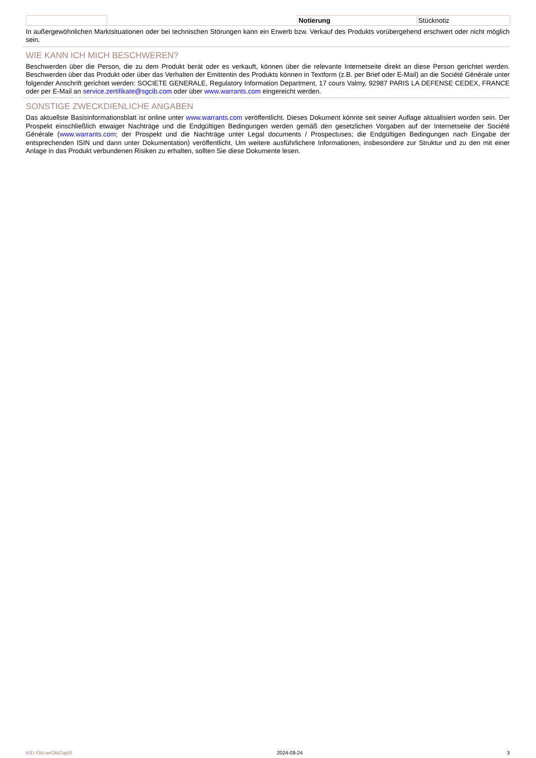| | | Notierung | Stücknotiz |
In außergewöhnlichen Marktsituationen oder bei technischen Störungen kann ein Erwerb bzw. Verkauf des Produkts vorübergehend erschwert oder nicht möglich sein.
WIE KANN ICH MICH BESCHWEREN?
Beschwerden über die Person, die zu dem Produkt berät oder es verkauft, können über die relevante Internetseite direkt an diese Person gerichtet werden. Beschwerden über das Produkt oder über das Verhalten der Emittentin des Produkts können in Textform (z.B. per Brief oder E-Mail) an die Société Générale unter folgender Anschrift gerichtet werden: SOCIETE GENERALE, Regulatory Information Department, 17 cours Valmy, 92987 PARIS LA DEFENSE CEDEX, FRANCE oder per E-Mail an service.zertifikate@sgcib.com oder über www.warrants.com eingereicht werden.
SONSTIGE ZWECKDIENLICHE ANGABEN
Das aktuellste Basisinformationsblatt ist online unter www.warrants.com veröffentlicht. Dieses Dokument könnte seit seiner Auflage aktualisiert worden sein. Der Prospekt einschließlich etwaiger Nachträge und die Endgültigen Bedingungen werden gemäß den gesetzlichen Vorgaben auf der Internetseite der Société Générale (www.warrants.com; der Prospekt und die Nachträge unter Legal documents / Prospectuses; die Endgültigen Bedingungen nach Eingabe der entsprechenden ISIN und dann unter Dokumentation) veröffentlicht. Um weitere ausführlichere Informationen, insbesondere zur Struktur und zu den mit einer Anlage in das Produkt verbundenen Risiken zu erhalten, sollten Sie diese Dokumente lesen.
KID-FBI-wrOkk2ajdX 2024-09-24 3